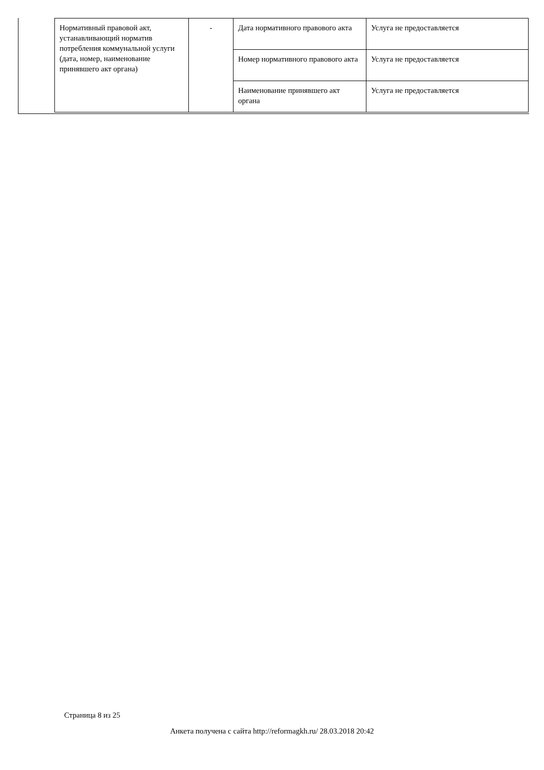| Нормативный правовой акт, устанавливающий норматив потребления коммунальной услуги (дата, номер, наименование принявшего акт органа) | - | Дата нормативного правового акта | Услуга не предоставляется |
| | | Номер нормативного правового акта | Услуга не предоставляется |
| | | Наименование принявшего акт органа | Услуга не предоставляется |
Страница 8 из 25
Анкета получена с сайта http://reformagkh.ru/ 28.03.2018 20:42